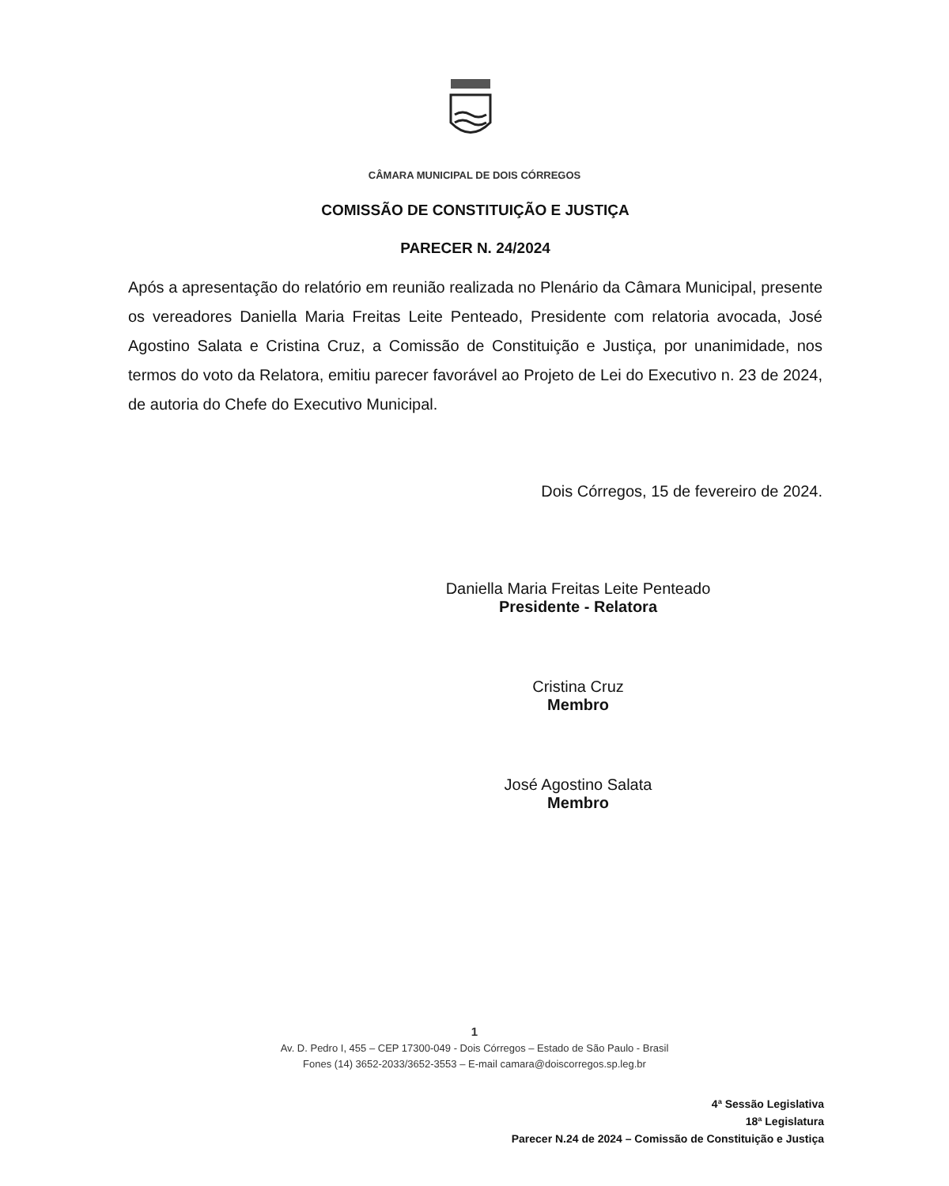CÂMARA MUNICIPAL DE DOIS CÓRREGOS
COMISSÃO DE CONSTITUIÇÃO E JUSTIÇA
PARECER N. 24/2024
Após a apresentação do relatório em reunião realizada no Plenário da Câmara Municipal, presente os vereadores Daniella Maria Freitas Leite Penteado, Presidente com relatoria avocada, José Agostino Salata e Cristina Cruz, a Comissão de Constituição e Justiça, por unanimidade, nos termos do voto da Relatora, emitiu parecer favorável ao Projeto de Lei do Executivo n. 23 de 2024, de autoria do Chefe do Executivo Municipal.
Dois Córregos, 15 de fevereiro de 2024.
Daniella Maria Freitas Leite Penteado
Presidente - Relatora
Cristina Cruz
Membro
José Agostino Salata
Membro
1
Av. D. Pedro I, 455 – CEP 17300-049 - Dois Córregos – Estado de São Paulo - Brasil
Fones (14) 3652-2033/3652-3553 – E-mail camara@doiscorregos.sp.leg.br
4ª Sessão Legislativa
18ª Legislatura
Parecer N.24 de 2024 – Comissão de Constituição e Justiça